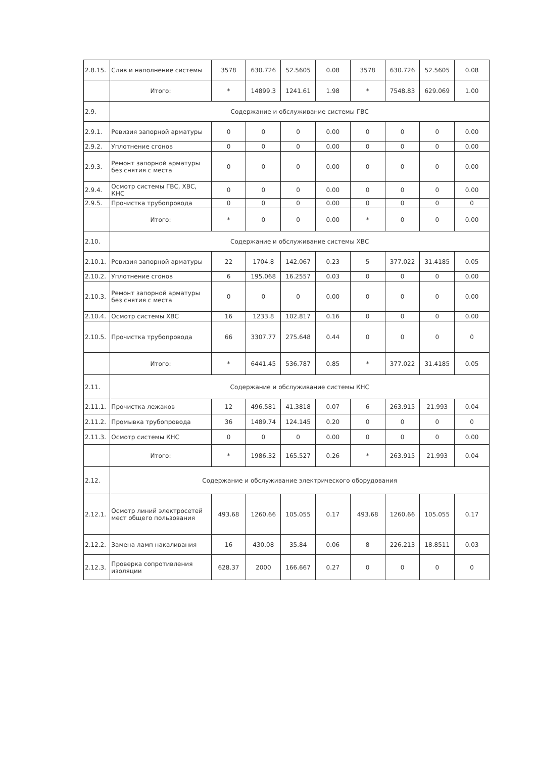| 2.8.15. | Слив и наполнение системы | 3578 | 630.726 | 52.5605 | 0.08 | 3578 | 630.726 | 52.5605 | 0.08 |
| | Итого: | * | 14899.3 | 1241.61 | 1.98 | * | 7548.83 | 629.069 | 1.00 |
| 2.9. | Содержание и обслуживание системы ГВС | | | | | | | | |
| 2.9.1. | Ревизия запорной арматуры | 0 | 0 | 0 | 0.00 | 0 | 0 | 0 | 0.00 |
| 2.9.2. | Уплотнение сгонов | 0 | 0 | 0 | 0.00 | 0 | 0 | 0 | 0.00 |
| 2.9.3. | Ремонт запорной арматуры без снятия с места | 0 | 0 | 0 | 0.00 | 0 | 0 | 0 | 0.00 |
| 2.9.4. | Осмотр системы ГВС, ХВС, КНС | 0 | 0 | 0 | 0.00 | 0 | 0 | 0 | 0.00 |
| 2.9.5. | Прочистка трубопровода | 0 | 0 | 0 | 0.00 | 0 | 0 | 0 | 0 |
| | Итого: | * | 0 | 0 | 0.00 | * | 0 | 0 | 0.00 |
| 2.10. | Содержание и обслуживание системы ХВС | | | | | | | | |
| 2.10.1. | Ревизия запорной арматуры | 22 | 1704.8 | 142.067 | 0.23 | 5 | 377.022 | 31.4185 | 0.05 |
| 2.10.2. | Уплотнение сгонов | 6 | 195.068 | 16.2557 | 0.03 | 0 | 0 | 0 | 0.00 |
| 2.10.3. | Ремонт запорной арматуры без снятия с места | 0 | 0 | 0 | 0.00 | 0 | 0 | 0 | 0.00 |
| 2.10.4. | Осмотр системы ХВС | 16 | 1233.8 | 102.817 | 0.16 | 0 | 0 | 0 | 0.00 |
| 2.10.5. | Прочистка трубопровода | 66 | 3307.77 | 275.648 | 0.44 | 0 | 0 | 0 | 0 |
| | Итого: | * | 6441.45 | 536.787 | 0.85 | * | 377.022 | 31.4185 | 0.05 |
| 2.11. | Содержание и обслуживание системы КНС | | | | | | | | |
| 2.11.1. | Прочистка лежаков | 12 | 496.581 | 41.3818 | 0.07 | 6 | 263.915 | 21.993 | 0.04 |
| 2.11.2. | Промывка трубопровода | 36 | 1489.74 | 124.145 | 0.20 | 0 | 0 | 0 | 0 |
| 2.11.3. | Осмотр системы КНС | 0 | 0 | 0 | 0.00 | 0 | 0 | 0 | 0.00 |
| | Итого: | * | 1986.32 | 165.527 | 0.26 | * | 263.915 | 21.993 | 0.04 |
| 2.12. | Содержание и обслуживание электрического оборудования | | | | | | | | |
| 2.12.1. | Осмотр линий электросетей мест общего пользования | 493.68 | 1260.66 | 105.055 | 0.17 | 493.68 | 1260.66 | 105.055 | 0.17 |
| 2.12.2. | Замена ламп накаливания | 16 | 430.08 | 35.84 | 0.06 | 8 | 226.213 | 18.8511 | 0.03 |
| 2.12.3. | Проверка сопротивления изоляции | 628.37 | 2000 | 166.667 | 0.27 | 0 | 0 | 0 | 0 |